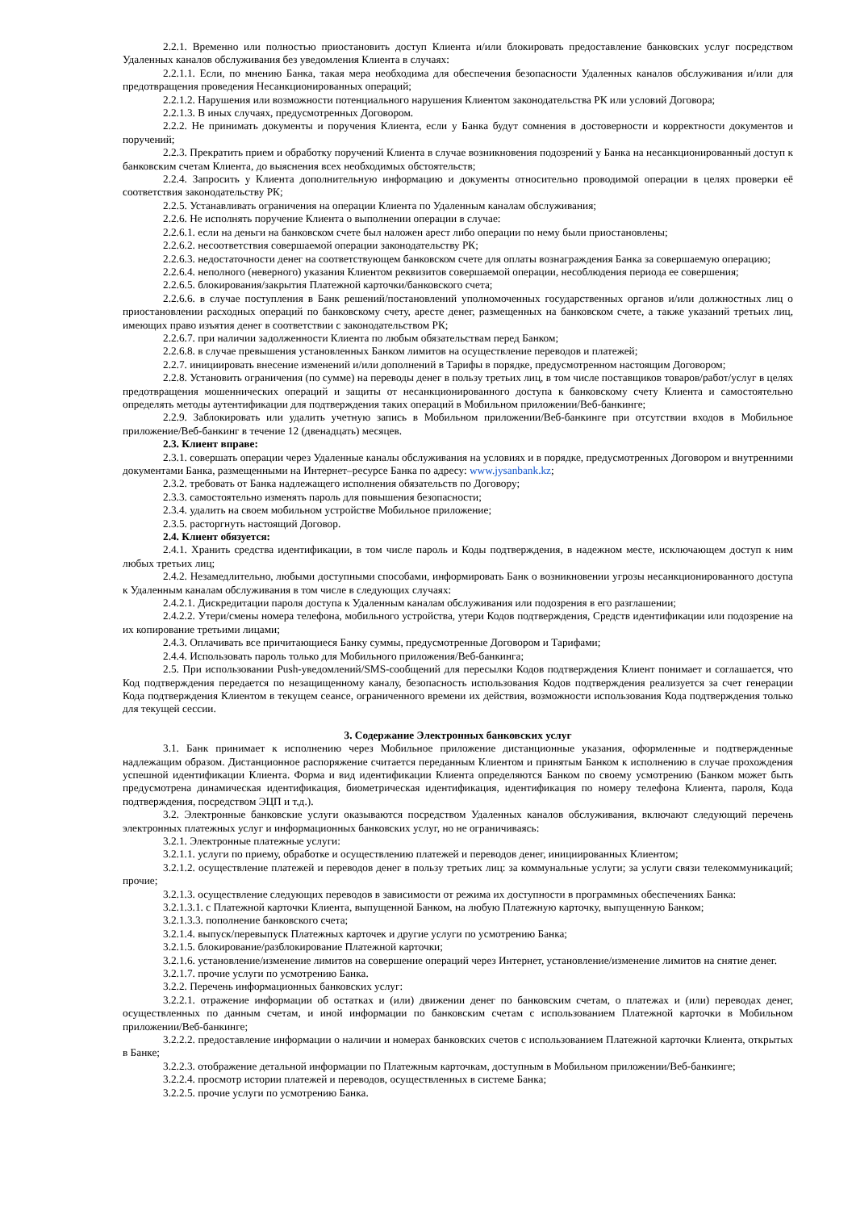2.2.1. Временно или полностью приостановить доступ Клиента и/или блокировать предоставление банковских услуг посредством Удаленных каналов обслуживания без уведомления Клиента в случаях:
2.2.1.1. Если, по мнению Банка, такая мера необходима для обеспечения безопасности Удаленных каналов обслуживания и/или для предотвращения проведения Несанкционированных операций;
2.2.1.2. Нарушения или возможности потенциального нарушения Клиентом законодательства РК или условий Договора;
2.2.1.3. В иных случаях, предусмотренных Договором.
2.2.2. Не принимать документы и поручения Клиента, если у Банка будут сомнения в достоверности и корректности документов и поручений;
2.2.3. Прекратить прием и обработку поручений Клиента в случае возникновения подозрений у Банка на несанкционированный доступ к банковским счетам Клиента, до выяснения всех необходимых обстоятельств;
2.2.4. Запросить у Клиента дополнительную информацию и документы относительно проводимой операции в целях проверки её соответствия законодательству РК;
2.2.5. Устанавливать ограничения на операции Клиента по Удаленным каналам обслуживания;
2.2.6. Не исполнять поручение Клиента о выполнении операции в случае:
2.2.6.1. если на деньги на банковском счете был наложен арест либо операции по нему были приостановлены;
2.2.6.2. несоответствия совершаемой операции законодательству РК;
2.2.6.3. недостаточности денег на соответствующем банковском счете для оплаты вознаграждения Банка за совершаемую операцию;
2.2.6.4. неполного (неверного) указания Клиентом реквизитов совершаемой операции, несоблюдения периода ее совершения;
2.2.6.5. блокирования/закрытия Платежной карточки/банковского счета;
2.2.6.6. в случае поступления в Банк решений/постановлений уполномоченных государственных органов и/или должностных лиц о приостановлении расходных операций по банковскому счету, аресте денег, размещенных на банковском счете, а также указаний третьих лиц, имеющих право изъятия денег в соответствии с законодательством РК;
2.2.6.7. при наличии задолженности Клиента по любым обязательствам перед Банком;
2.2.6.8. в случае превышения установленных Банком лимитов на осуществление переводов и платежей;
2.2.7. инициировать внесение изменений и/или дополнений в Тарифы в порядке, предусмотренном настоящим Договором;
2.2.8. Установить ограничения (по сумме) на переводы денег в пользу третьих лиц, в том числе поставщиков товаров/работ/услуг в целях предотвращения мошеннических операций и защиты от несанкционированного доступа к банковскому счету Клиента и самостоятельно определять методы аутентификации для подтверждения таких операций в Мобильном приложении/Веб-банкинге;
2.2.9. Заблокировать или удалить учетную запись в Мобильном приложении/Веб-банкинге при отсутствии входов в Мобильное приложение/Веб-банкинг в течение 12 (двенадцать) месяцев.
2.3. Клиент вправе:
2.3.1. совершать операции через Удаленные каналы обслуживания на условиях и в порядке, предусмотренных Договором и внутренними документами Банка, размещенными на Интернет–ресурсе Банка по адресу: www.jysanbank.kz;
2.3.2. требовать от Банка надлежащего исполнения обязательств по Договору;
2.3.3. самостоятельно изменять пароль для повышения безопасности;
2.3.4. удалить на своем мобильном устройстве Мобильное приложение;
2.3.5. расторгнуть настоящий Договор.
2.4. Клиент обязуется:
2.4.1. Хранить средства идентификации, в том числе пароль и Коды подтверждения, в надежном месте, исключающем доступ к ним любых третьих лиц;
2.4.2. Незамедлительно, любыми доступными способами, информировать Банк о возникновении угрозы несанкционированного доступа к Удаленным каналам обслуживания в том числе в следующих случаях:
2.4.2.1. Дискредитации пароля доступа к Удаленным каналам обслуживания или подозрения в его разглашении;
2.4.2.2. Утери/смены номера телефона, мобильного устройства, утери Кодов подтверждения, Средств идентификации или подозрение на их копирование третьими лицами;
2.4.3. Оплачивать все причитающиеся Банку суммы, предусмотренные Договором и Тарифами;
2.4.4. Использовать пароль только для Мобильного приложения/Веб-банкинга;
2.5. При использовании Push-уведомлений/SMS-сообщений для пересылки Кодов подтверждения Клиент понимает и соглашается, что Код подтверждения передается по незащищенному каналу, безопасность использования Кодов подтверждения реализуется за счет генерации Кода подтверждения Клиентом в текущем сеансе, ограниченного времени их действия, возможности использования Кода подтверждения только для текущей сессии.
3. Содержание Электронных банковских услуг
3.1. Банк принимает к исполнению через Мобильное приложение дистанционные указания, оформленные и подтвержденные надлежащим образом. Дистанционное распоряжение считается переданным Клиентом и принятым Банком к исполнению в случае прохождения успешной идентификации Клиента. Форма и вид идентификации Клиента определяются Банком по своему усмотрению (Банком может быть предусмотрена динамическая идентификация, биометрическая идентификация, идентификация по номеру телефона Клиента, пароля, Кода подтверждения, посредством ЭЦП и т.д.).
3.2. Электронные банковские услуги оказываются посредством Удаленных каналов обслуживания, включают следующий перечень электронных платежных услуг и информационных банковских услуг, но не ограничиваясь:
3.2.1. Электронные платежные услуги:
3.2.1.1. услуги по приему, обработке и осуществлению платежей и переводов денег, инициированных Клиентом;
3.2.1.2. осуществление платежей и переводов денег в пользу третьих лиц: за коммунальные услуги; за услуги связи телекоммуникаций; прочие;
3.2.1.3. осуществление следующих переводов в зависимости от режима их доступности в программных обеспечениях Банка:
3.2.1.3.1. с Платежной карточки Клиента, выпущенной Банком, на любую Платежную карточку, выпущенную Банком;
3.2.1.3.3. пополнение банковского счета;
3.2.1.4. выпуск/перевыпуск Платежных карточек и другие услуги по усмотрению Банка;
3.2.1.5. блокирование/разблокирование Платежной карточки;
3.2.1.6. установление/изменение лимитов на совершение операций через Интернет, установление/изменение лимитов на снятие денег.
3.2.1.7. прочие услуги по усмотрению Банка.
3.2.2. Перечень информационных банковских услуг:
3.2.2.1. отражение информации об остатках и (или) движении денег по банковским счетам, о платежах и (или) переводах денег, осуществленных по данным счетам, и иной информации по банковским счетам с использованием Платежной карточки в Мобильном приложении/Веб-банкинге;
3.2.2.2. предоставление информации о наличии и номерах банковских счетов с использованием Платежной карточки Клиента, открытых в Банке;
3.2.2.3. отображение детальной информации по Платежным карточкам, доступным в Мобильном приложении/Веб-банкинге;
3.2.2.4. просмотр истории платежей и переводов, осуществленных в системе Банка;
3.2.2.5. прочие услуги по усмотрению Банка.